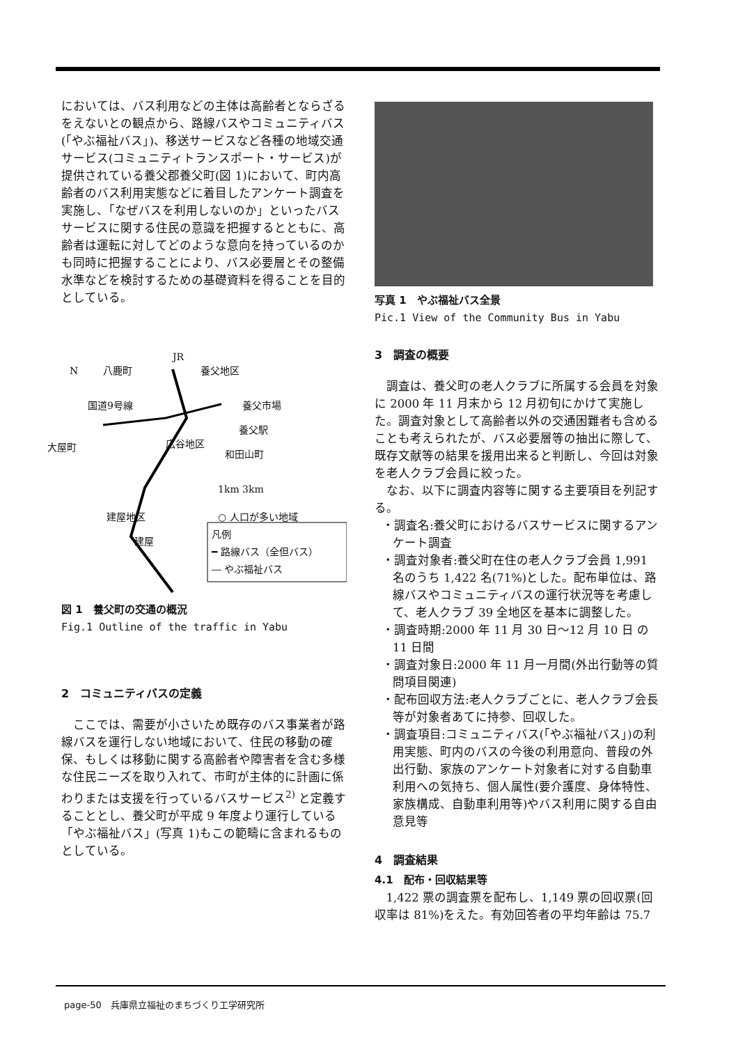においては、バス利用などの主体は高齢者とならざるをえないとの観点から、路線バスやコミュニティバス(「やぶ福祉バス」)、移送サービスなど各種の地域交通サービス(コミュニティトランスポート・サービス)が提供されている養父郡養父町(図 1)において、町内高齢者のバス利用実態などに着目したアンケート調査を実施し、「なぜバスを利用しないのか」といったバスサービスに関する住民の意識を把握するとともに、高齢者は運転に対してどのような意向を持っているのかも同時に把握することにより、バス必要層とその整備水準などを検討するための基礎資料を得ることを目的としている。
N 八鹿町
JR
養父地区
国道9号線 養父市場
養父駅
大屋町 広谷地区
和田山町
1km 3km
建屋地区 ○ 人口が多い地域
建屋
凡例
━ 路線バス（全但バス）
― やぶ福祉バス
図 1　養父町の交通の概況
Fig.1 Outline of the traffic in Yabu
2　コミュニティバスの定義
ここでは、需要が小さいため既存のバス事業者が路線バスを運行しない地域において、住民の移動の確保、もしくは移動に関する高齢者や障害者を含む多様な住民ニーズを取り入れて、市町が主体的に計画に係わりまたは支援を行っているバスサービス<sup>2)</sup> と定義することとし、養父町が平成 9 年度より運行している「やぶ福祉バス」(写真 1)もこの範疇に含まれるものとしている。
写真 1　やぶ福祉バス全景
Pic.1 View of the Community Bus in Yabu
3　調査の概要
調査は、養父町の老人クラブに所属する会員を対象に 2000 年 11 月末から 12 月初旬にかけて実施した。調査対象として高齢者以外の交通困難者も含めることも考えられたが、バス必要層等の抽出に際して、既存文献等の結果を援用出来ると判断し、今回は対象を老人クラブ会員に絞った。
なお、以下に調査内容等に関する主要項目を列記する。
・調査名:養父町におけるバスサービスに関するアンケート調査
・調査対象者:養父町在住の老人クラブ会員 1,991 名のうち 1,422 名(71%)とした。配布単位は、路線バスやコミュニティバスの運行状況等を考慮して、老人クラブ 39 全地区を基本に調整した。
・調査時期:2000 年 11 月 30 日～12 月 10 日 の 11 日間
・調査対象日:2000 年 11 月一月間(外出行動等の質問項目関連)
・配布回収方法:老人クラブごとに、老人クラブ会長等が対象者あてに持参、回収した。
・調査項目:コミュニティバス(「やぶ福祉バス」)の利用実態、町内のバスの今後の利用意向、普段の外出行動、家族のアンケート対象者に対する自動車利用への気持ち、個人属性(要介護度、身体特性、家族構成、自動車利用等)やバス利用に関する自由意見等
4　調査結果
4.1　配布・回収結果等
1,422 票の調査票を配布し、1,149 票の回収票(回収率は 81%)をえた。有効回答者の平均年齢は 75.7
page-50　兵庫県立福祉のまちづくり工学研究所